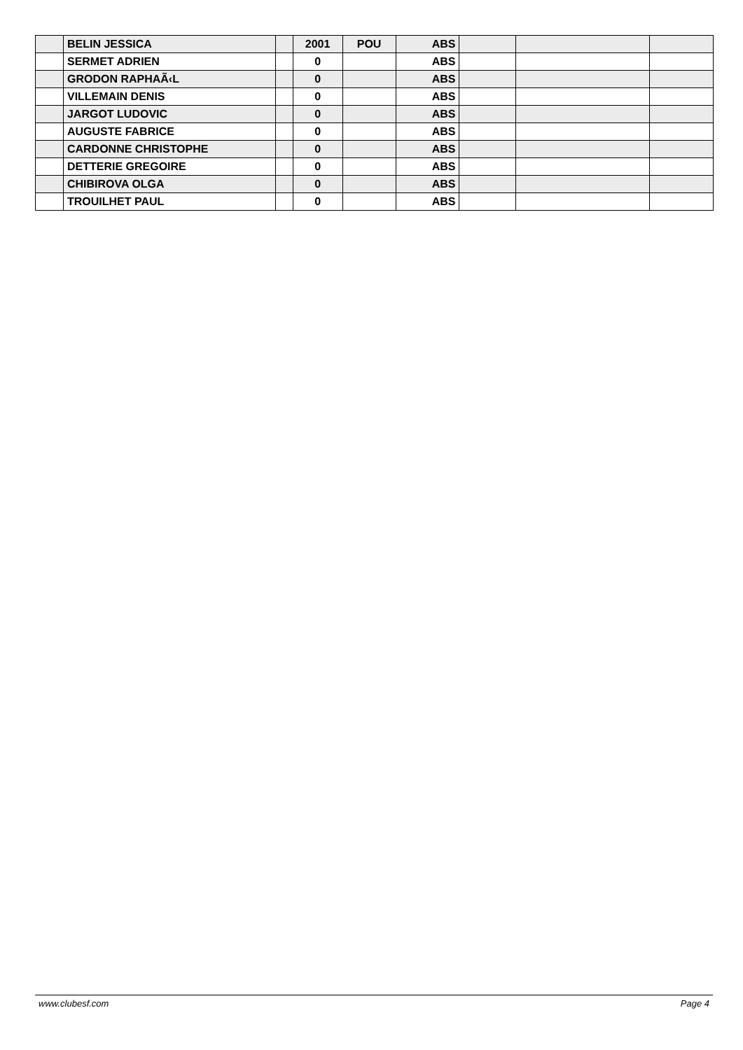| | BELIN JESSICA | | 2001 | POU | ABS | | | |
| | SERMET ADRIEN | | 0 | | ABS | | | |
| | GRODON RAPHAÃ‹L | | 0 | | ABS | | | |
| | VILLEMAIN DENIS | | 0 | | ABS | | | |
| | JARGOT LUDOVIC | | 0 | | ABS | | | |
| | AUGUSTE FABRICE | | 0 | | ABS | | | |
| | CARDONNE CHRISTOPHE | | 0 | | ABS | | | |
| | DETTERIE GREGOIRE | | 0 | | ABS | | | |
| | CHIBIROVA OLGA | | 0 | | ABS | | | |
| | TROUILHET PAUL | | 0 | | ABS | | | |
www.clubesf.com Page 4